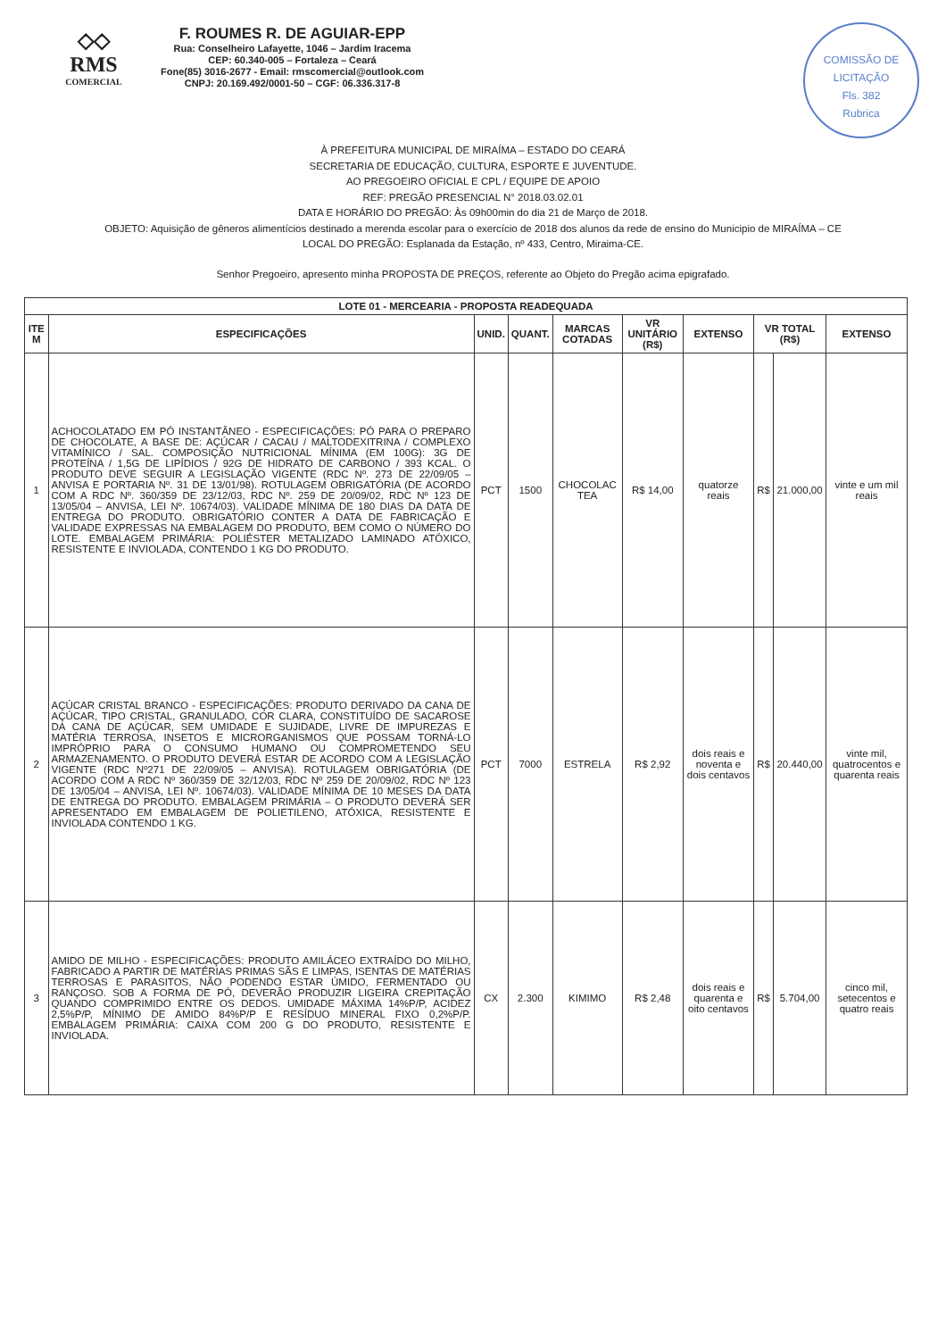◇◇
RMS
COMERCIAL
F. ROUMES R. DE AGUIAR-EPP
Rua: Conselheiro Lafayette, 1046 – Jardim Iracema
CEP: 60.340-005 – Fortaleza – Ceará
Fone(85) 3016-2677 - Email: rmscomercial@outlook.com
CNPJ: 20.169.492/0001-50 – CGF: 06.336.317-8
COMISSÃO DE LICITAÇÃO
Fls. 382
Rubrica
À PREFEITURA MUNICIPAL DE MIRAÍMA – ESTADO DO CEARÁ
SECRETARIA DE EDUCAÇÃO, CULTURA, ESPORTE E JUVENTUDE.
AO PREGOEIRO OFICIAL E CPL / EQUIPE DE APOIO
REF: PREGÃO PRESENCIAL N° 2018.03.02.01
DATA E HORÁRIO DO PREGÃO: Às 09h00min do dia 21 de Março de 2018.
OBJETO: Aquisição de gêneros alimentícios destinado a merenda escolar para o exercício de 2018 dos alunos da rede de ensino do Municipio de MIRAÍMA – CE
LOCAL DO PREGÃO: Esplanada da Estação, nº 433, Centro, Miraima-CE.
Senhor Pregoeiro, apresento minha PROPOSTA DE PREÇOS, referente ao Objeto do Pregão acima epigrafado.
| LOTE 01 - MERCEARIA - PROPOSTA READEQUADA | | | | | | | | | |
| --- | --- | --- | --- | --- | --- | --- | --- | --- | --- |
| ITE M | ESPECIFICAÇÕES | UNID. | QUANT. | MARCAS COTADAS | VR UNITÁRIO (R$) | EXTENSO | VR TOTAL (R$) | | EXTENSO |
| 1 | ACHOCOLATADO EM PÓ INSTANTÂNEO - ESPECIFICAÇÕES: PÓ PARA O PREPARO DE CHOCOLATE, A BASE DE: AÇÚCAR / CACAU / MALTODEXITRINA / COMPLEXO VITAMÍNICO / SAL. COMPOSIÇÃO NUTRICIONAL MÍNIMA (EM 100G): 3G DE PROTEÍNA / 1,5G DE LIPÍDIOS / 92G DE HIDRATO DE CARBONO / 393 KCAL. O PRODUTO DEVE SEGUIR A LEGISLAÇÃO VIGENTE (RDC Nº. 273 DE 22/09/05 – ANVISA E PORTARIA Nº. 31 DE 13/01/98). ROTULAGEM OBRIGATÓRIA (DE ACORDO COM A RDC Nº. 360/359 DE 23/12/03, RDC Nº. 259 DE 20/09/02, RDC Nº 123 DE 13/05/04 – ANVISA, LEI Nº. 10674/03). VALIDADE MÍNIMA DE 180 DIAS DA DATA DE ENTREGA DO PRODUTO. OBRIGATÓRIO CONTER A DATA DE FABRICAÇÃO E VALIDADE EXPRESSAS NA EMBALAGEM DO PRODUTO, BEM COMO O NÚMERO DO LOTE. EMBALAGEM PRIMÁRIA: POLIÉSTER METALIZADO LAMINADO ATÓXICO, RESISTENTE E INVIOLADA, CONTENDO 1 KG DO PRODUTO. | PCT | 1500 | CHOCOLAC TEA | R$ 14,00 | quatorze reais | R$ | 21.000,00 | vinte e um mil reais |
| 2 | AÇÚCAR CRISTAL BRANCO - ESPECIFICAÇÕES: PRODUTO DERIVADO DA CANA DE AÇÚCAR, TIPO CRISTAL, GRANULADO, COR CLARA, CONSTITUÍDO DE SACAROSE DA CANA DE AÇÚCAR, SEM UMIDADE E SUJIDADE, LIVRE DE IMPUREZAS E MATÉRIA TERROSA, INSETOS E MICRORGANISMOS QUE POSSAM TORNÁ-LO IMPRÓPRIO PARA O CONSUMO HUMANO OU COMPROMETENDO SEU ARMAZENAMENTO. O PRODUTO DEVERÁ ESTAR DE ACORDO COM A LEGISLAÇÃO VIGENTE (RDC Nº271 DE 22/09/05 – ANVISA). ROTULAGEM OBRIGATÓRIA (DE ACORDO COM A RDC Nº 360/359 DE 32/12/03, RDC Nº 259 DE 20/09/02, RDC Nº 123 DE 13/05/04 – ANVISA, LEI Nº. 10674/03). VALIDADE MÍNIMA DE 10 MESES DA DATA DE ENTREGA DO PRODUTO. EMBALAGEM PRIMÁRIA – O PRODUTO DEVERÁ SER APRESENTADO EM EMBALAGEM DE POLIETILENO, ATÓXICA, RESISTENTE E INVIOLADA CONTENDO 1 KG. | PCT | 7000 | ESTRELA | R$ 2,92 | dois reais e noventa e dois centavos | R$ | 20.440,00 | vinte mil, quatrocentos e quarenta reais |
| 3 | AMIDO DE MILHO - ESPECIFICAÇÕES: PRODUTO AMILÁCEO EXTRAÍDO DO MILHO, FABRICADO A PARTIR DE MATÉRIAS PRIMAS SÃS E LIMPAS, ISENTAS DE MATÉRIAS TERROSAS E PARASITOS, NÃO PODENDO ESTAR ÚMIDO, FERMENTADO OU RANÇOSO. SOB A FORMA DE PÓ, DEVERÃO PRODUZIR LIGEIRA CREPITAÇÃO QUANDO COMPRIMIDO ENTRE OS DEDOS. UMIDADE MÁXIMA 14%P/P, ACIDEZ 2,5%P/P, MÍNIMO DE AMIDO 84%P/P E RESÍDUO MINERAL FIXO 0,2%P/P. EMBALAGEM PRIMÁRIA: CAIXA COM 200 G DO PRODUTO, RESISTENTE E INVIOLADA. | CX | 2.300 | KIMIMO | R$ 2,48 | dois reais e quarenta e oito centavos | R$ | 5.704,00 | cinco mil, setecentos e quatro reais |